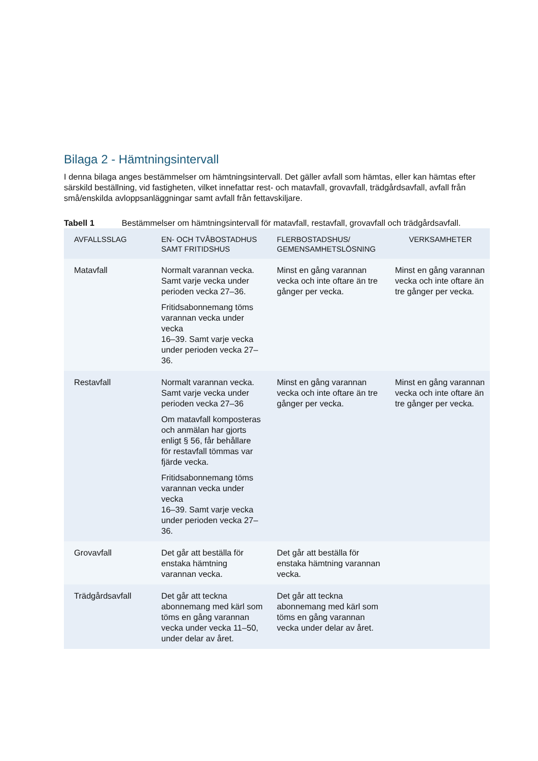Bilaga 2 - Hämtningsintervall
I denna bilaga anges bestämmelser om hämtningsintervall. Det gäller avfall som hämtas, eller kan hämtas efter särskild beställning, vid fastigheten, vilket innefattar rest- och matavfall, grovavfall, trädgårdsavfall, avfall från små/enskilda avloppsanläggningar samt avfall från fettavskiljare.
Tabell 1 Bestämmelser om hämtningsintervall för matavfall, restavfall, grovavfall och trädgårdsavfall.
| AVFALLSSLAG | EN- OCH TVÅBOSTADHUS SAMT FRITIDSHUS | FLERBOSTADSHUS/ GEMENSAMHETSLÖSNING | VERKSAMHETER |
| --- | --- | --- | --- |
| Matavfall | Normalt varannan vecka. Samt varje vecka under perioden vecka 27–36. Fritidsabonnemang töms varannan vecka under vecka 16–39. Samt varje vecka under perioden vecka 27–36. | Minst en gång varannan vecka och inte oftare än tre gånger per vecka. | Minst en gång varannan vecka och inte oftare än tre gånger per vecka. |
| Restavfall | Normalt varannan vecka. Samt varje vecka under perioden vecka 27–36 Om matavfall komposteras och anmälan har gjorts enligt § 56, får behållare för restavfall tömmas var fjärde vecka. Fritidsabonnemang töms varannan vecka under vecka 16–39. Samt varje vecka under perioden vecka 27–36. | Minst en gång varannan vecka och inte oftare än tre gånger per vecka. | Minst en gång varannan vecka och inte oftare än tre gånger per vecka. |
| Grovavfall | Det går att beställa för enstaka hämtning varannan vecka. | Det går att beställa för enstaka hämtning varannan vecka. | |
| Trädgårdsavfall | Det går att teckna abonnemang med kärl som töms en gång varannan vecka under vecka 11–50, under delar av året. | Det går att teckna abonnemang med kärl som töms en gång varannan vecka under delar av året. | |